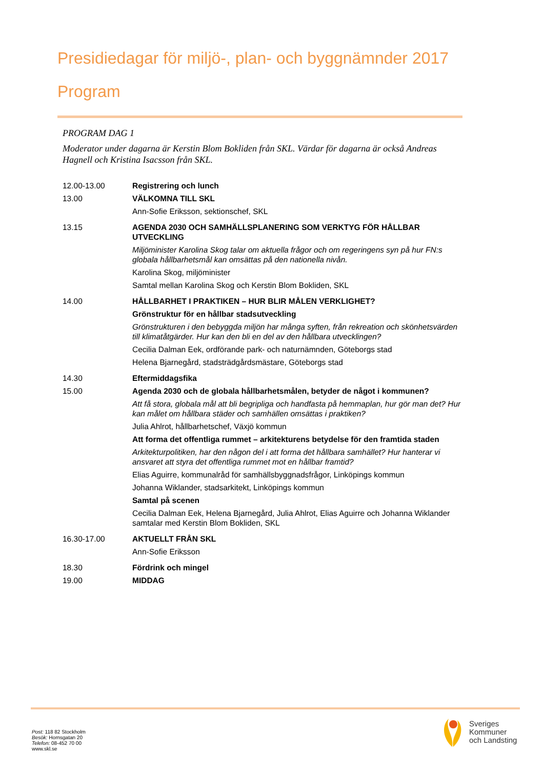Presidiedagar för miljö-, plan- och byggnämnder 2017
Program
PROGRAM DAG 1
Moderator under dagarna är Kerstin Blom Bokliden från SKL. Värdar för dagarna är också Andreas Hagnell och Kristina Isacsson från SKL.
| 12.00-13.00 | Registrering och lunch |
| 13.00 | VÄLKOMNA TILL SKL Ann-Sofie Eriksson, sektionschef, SKL |
| 13.15 | AGENDA 2030 OCH SAMHÄLLSPLANERING SOM VERKTYG FÖR HÅLLBAR UTVECKLING Miljöminister Karolina Skog talar om aktuella frågor och om regeringens syn på hur FN:s globala hållbarhetsmål kan omsättas på den nationella nivån. Karolina Skog, miljöminister Samtal mellan Karolina Skog och Kerstin Blom Bokliden, SKL |
| 14.00 | HÅLLBARHET I PRAKTIKEN – HUR BLIR MÅLEN VERKLIGHET? Grönstruktur för en hållbar stadsutveckling Grönstrukturen i den bebyggda miljön har många syften, från rekreation och skönhetsvärden till klimatåtgärder. Hur kan den bli en del av den hållbara utvecklingen? Cecilia Dalman Eek, ordförande park- och naturnämnden, Göteborgs stad Helena Bjarnegård, stadsträdgårdsmästare, Göteborgs stad |
| 14.30 | Eftermiddagsfika |
| 15.00 | Agenda 2030 och de globala hållbarhetsmålen, betyder de något i kommunen? Att få stora, globala mål att bli begripliga och handfasta på hemmaplan, hur gör man det? Hur kan målet om hållbara städer och samhällen omsättas i praktiken? Julia Ahlrot, hållbarhetschef, Växjö kommun Att forma det offentliga rummet – arkitekturens betydelse för den framtida staden Arkitekturpolitiken, har den någon del i att forma det hållbara samhället? Hur hanterar vi ansvaret att styra det offentliga rummet mot en hållbar framtid? Elias Aguirre, kommunalråd för samhällsbyggnadsfrågor, Linköpings kommun Johanna Wiklander, stadsarkitekt, Linköpings kommun Samtal på scenen Cecilia Dalman Eek, Helena Bjarnegård, Julia Ahlrot, Elias Aguirre och Johanna Wiklander samtalar med Kerstin Blom Bokliden, SKL |
| 16.30-17.00 | AKTUELLT FRÅN SKL Ann-Sofie Eriksson |
| 18.30 | Fördrink och mingel |
| 19.00 | MIDDAG |
Post: 118 82 Stockholm
Besök: Hornsgatan 20
Telefon: 08-452 70 00
www.skl.se
Sveriges
Kommuner
och Landsting